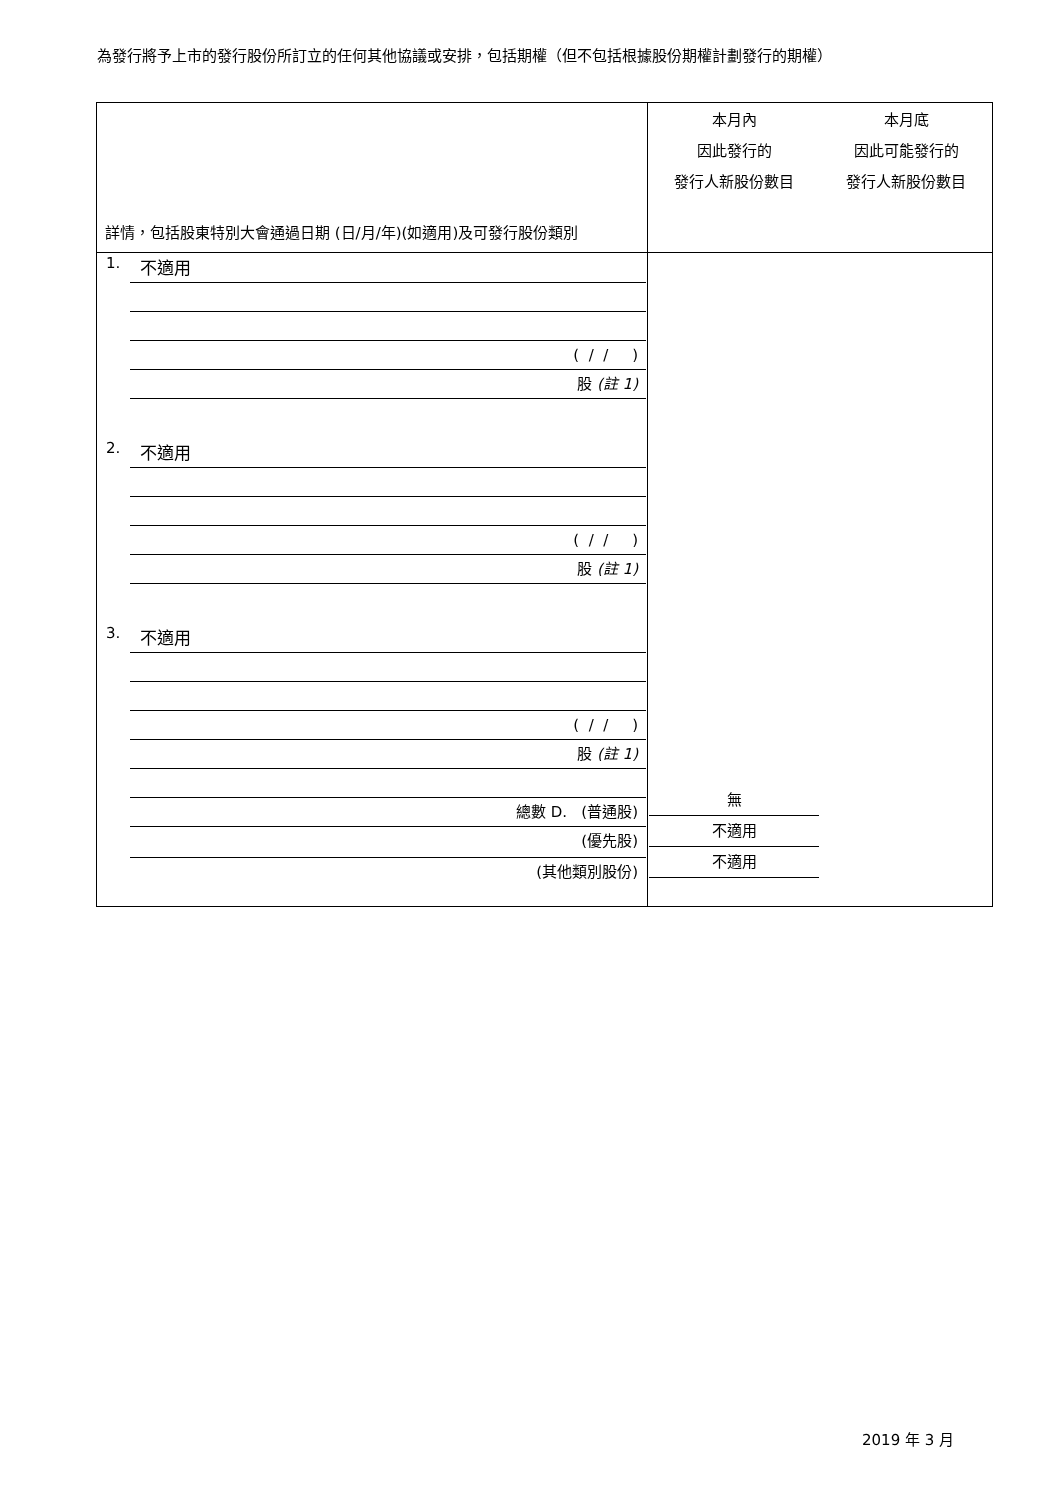為發行將予上市的發行股份所訂立的任何其他協議或安排，包括期權（但不包括根據股份期權計劃發行的期權）
| 詳情，包括股東特別大會通過日期 (日/月/年)(如適用)及可發行股份類別 | 本月內 因此發行的 發行人新股份數目 | 本月底 因此可能發行的 發行人新股份數目 |
| --- | --- | --- |
| 1. 不適用 ( / / ) 股 (註 1) 2. 不適用 ( / / ) 股 (註 1) 3. 不適用 ( / / ) 股 (註 1) 總數 D. (普通股) (優先股) (其他類別股份) | 無 不適用 不適用 | |
2019 年 3 月